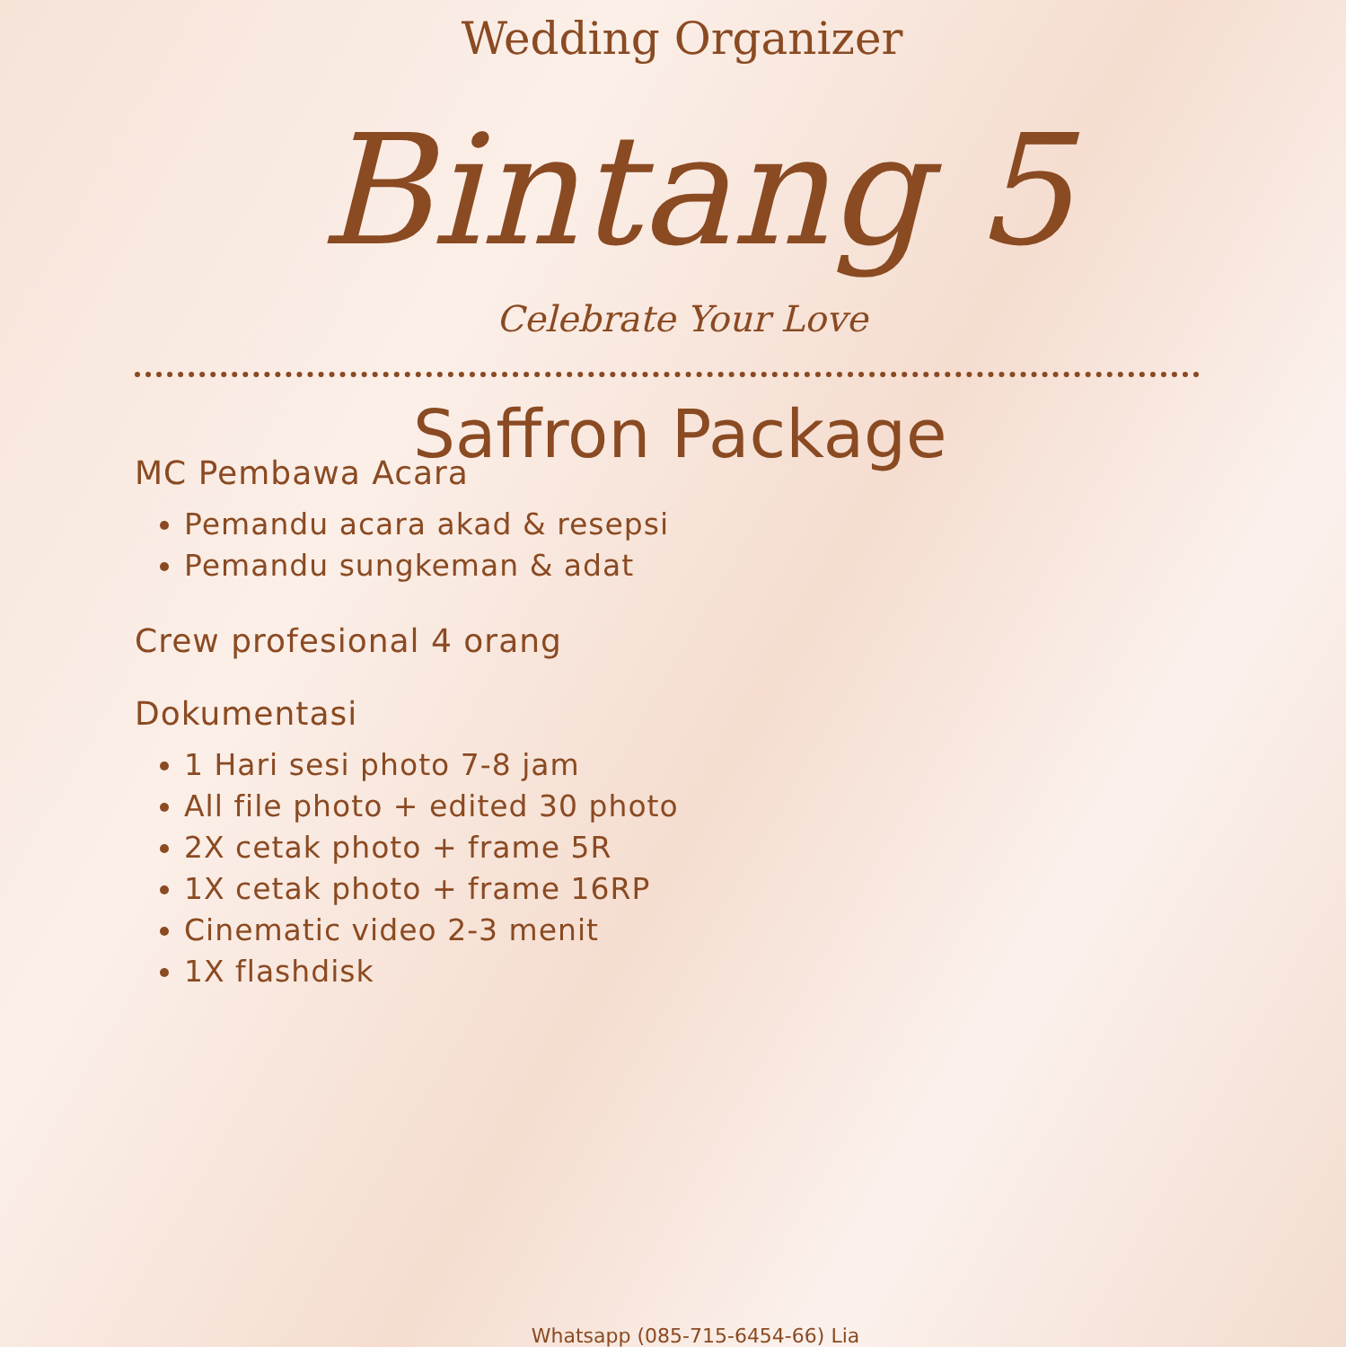Wedding Organizer
Bintang 5
Celebrate Your Love
Saffron Package
MC Pembawa Acara
Pemandu acara akad & resepsi
Pemandu sungkeman & adat
Crew profesional 4 orang
Dokumentasi
1 Hari sesi photo 7-8 jam
All file photo + edited 30 photo
2X cetak photo + frame 5R
1X cetak photo + frame 16RP
Cinematic video 2-3 menit
1X flashdisk
Whatsapp (085-715-6454-66) Lia